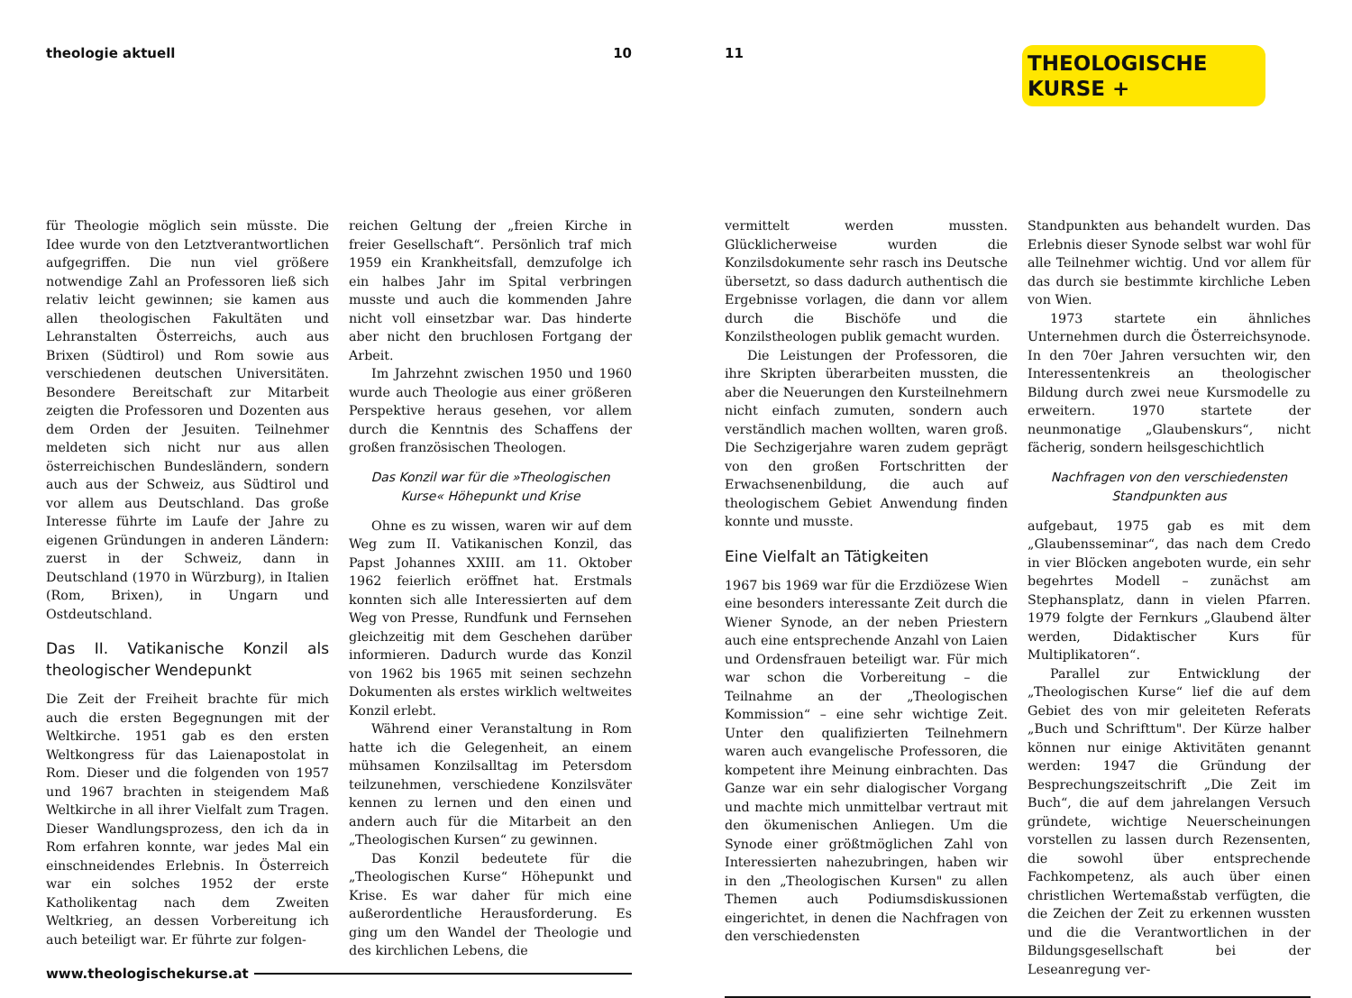theologie aktuell 10
für Theologie möglich sein müsste. Die Idee wurde von den Letztverantwortlichen aufgegriffen. Die nun viel größere notwendige Zahl an Professoren ließ sich relativ leicht gewinnen; sie kamen aus allen theologischen Fakultäten und Lehranstalten Österreichs, auch aus Brixen (Südtirol) und Rom sowie aus verschiedenen deutschen Universitäten. Besondere Bereitschaft zur Mitarbeit zeigten die Professoren und Dozenten aus dem Orden der Jesuiten. Teilnehmer meldeten sich nicht nur aus allen österreichischen Bundesländern, sondern auch aus der Schweiz, aus Südtirol und vor allem aus Deutschland. Das große Interesse führte im Laufe der Jahre zu eigenen Gründungen in anderen Ländern: zuerst in der Schweiz, dann in Deutschland (1970 in Würzburg), in Italien (Rom, Brixen), in Ungarn und Ostdeutschland.
Das II. Vatikanische Konzil als theologischer Wendepunkt
Die Zeit der Freiheit brachte für mich auch die ersten Begegnungen mit der Weltkirche. 1951 gab es den ersten Weltkongress für das Laienapostolat in Rom. Dieser und die folgenden von 1957 und 1967 brachten in steigendem Maß Weltkirche in all ihrer Vielfalt zum Tragen. Dieser Wandlungsprozess, den ich da in Rom erfahren konnte, war jedes Mal ein einschneidendes Erlebnis. In Österreich war ein solches 1952 der erste Katholikentag nach dem Zweiten Weltkrieg, an dessen Vorbereitung ich auch beteiligt war. Er führte zur folgen-
reichen Geltung der „freien Kirche in freier Gesellschaft“. Persönlich traf mich 1959 ein Krankheitsfall, demzufolge ich ein halbes Jahr im Spital verbringen musste und auch die kommenden Jahre nicht voll einsetzbar war. Das hinderte aber nicht den bruchlosen Fortgang der Arbeit.
Im Jahrzehnt zwischen 1950 und 1960 wurde auch Theologie aus einer größeren Perspektive heraus gesehen, vor allem durch die Kenntnis des Schaffens der großen französischen Theologen.
Das Konzil war für die »Theologischen Kurse« Höhepunkt und Krise
Ohne es zu wissen, waren wir auf dem Weg zum II. Vatikanischen Konzil, das Papst Johannes XXIII. am 11. Oktober 1962 feierlich eröffnet hat. Erstmals konnten sich alle Interessierten auf dem Weg von Presse, Rundfunk und Fernsehen gleichzeitig mit dem Geschehen darüber informieren. Dadurch wurde das Konzil von 1962 bis 1965 mit seinen sechzehn Dokumenten als erstes wirklich weltweites Konzil erlebt.
Während einer Veranstaltung in Rom hatte ich die Gelegenheit, an einem mühsamen Konzilsalltag im Petersdom teilzunehmen, verschiedene Konzilsväter kennen zu lernen und den einen und andern auch für die Mitarbeit an den „Theologischen Kursen“ zu gewinnen.
Das Konzil bedeutete für die „Theologischen Kurse“ Höhepunkt und Krise. Es war daher für mich eine außerordentliche Herausforderung. Es ging um den Wandel der Theologie und des kirchlichen Lebens, die
www.theologischekurse.at
11
THEOLOGISCHE
KURSE +
vermittelt werden mussten. Glücklicherweise wurden die Konzilsdokumente sehr rasch ins Deutsche übersetzt, so dass dadurch authentisch die Ergebnisse vorlagen, die dann vor allem durch die Bischöfe und die Konzilstheologen publik gemacht wurden.
Die Leistungen der Professoren, die ihre Skripten überarbeiten mussten, die aber die Neuerungen den Kursteilnehmern nicht einfach zumuten, sondern auch verständlich machen wollten, waren groß. Die Sechzigerjahre waren zudem geprägt von den großen Fortschritten der Erwachsenenbildung, die auch auf theologischem Gebiet Anwendung finden konnte und musste.
Eine Vielfalt an Tätigkeiten
1967 bis 1969 war für die Erzdiözese Wien eine besonders interessante Zeit durch die Wiener Synode, an der neben Priestern auch eine entsprechende Anzahl von Laien und Ordensfrauen beteiligt war. Für mich war schon die Vorbereitung – die Teilnahme an der „Theologischen Kommission“ – eine sehr wichtige Zeit. Unter den qualifizierten Teilnehmern waren auch evangelische Professoren, die kompetent ihre Meinung einbrachten. Das Ganze war ein sehr dialogischer Vorgang und machte mich unmittelbar vertraut mit den ökumenischen Anliegen. Um die Synode einer größtmöglichen Zahl von Interessierten nahezubringen, haben wir in den „Theologischen Kursen" zu allen Themen auch Podiumsdiskussionen eingerichtet, in denen die Nachfragen von den verschiedensten
Standpunkten aus behandelt wurden. Das Erlebnis dieser Synode selbst war wohl für alle Teilnehmer wichtig. Und vor allem für das durch sie bestimmte kirchliche Leben von Wien.
1973 startete ein ähnliches Unternehmen durch die Österreichsynode. In den 70er Jahren versuchten wir, den Interessentenkreis an theologischer Bildung durch zwei neue Kursmodelle zu erweitern. 1970 startete der neunmonatige „Glaubenskurs“, nicht fächerig, sondern heilsgeschichtlich
Nachfragen von den verschiedensten Standpunkten aus
aufgebaut, 1975 gab es mit dem „Glaubensseminar“, das nach dem Credo in vier Blöcken angeboten wurde, ein sehr begehrtes Modell – zunächst am Stephansplatz, dann in vielen Pfarren. 1979 folgte der Fernkurs „Glaubend älter werden, Didaktischer Kurs für Multiplikatoren“.
Parallel zur Entwicklung der „Theologischen Kurse“ lief die auf dem Gebiet des von mir geleiteten Referats „Buch und Schrifttum". Der Kürze halber können nur einige Aktivitäten genannt werden: 1947 die Gründung der Besprechungszeitschrift „Die Zeit im Buch“, die auf dem jahrelangen Versuch gründete, wichtige Neuerscheinungen vorstellen zu lassen durch Rezensenten, die sowohl über entsprechende Fachkompetenz, als auch über einen christlichen Wertemaßstab verfügten, die die Zeichen der Zeit zu erkennen wussten und die die Verantwortlichen in der Bildungsgesellschaft bei der Leseanregung ver-